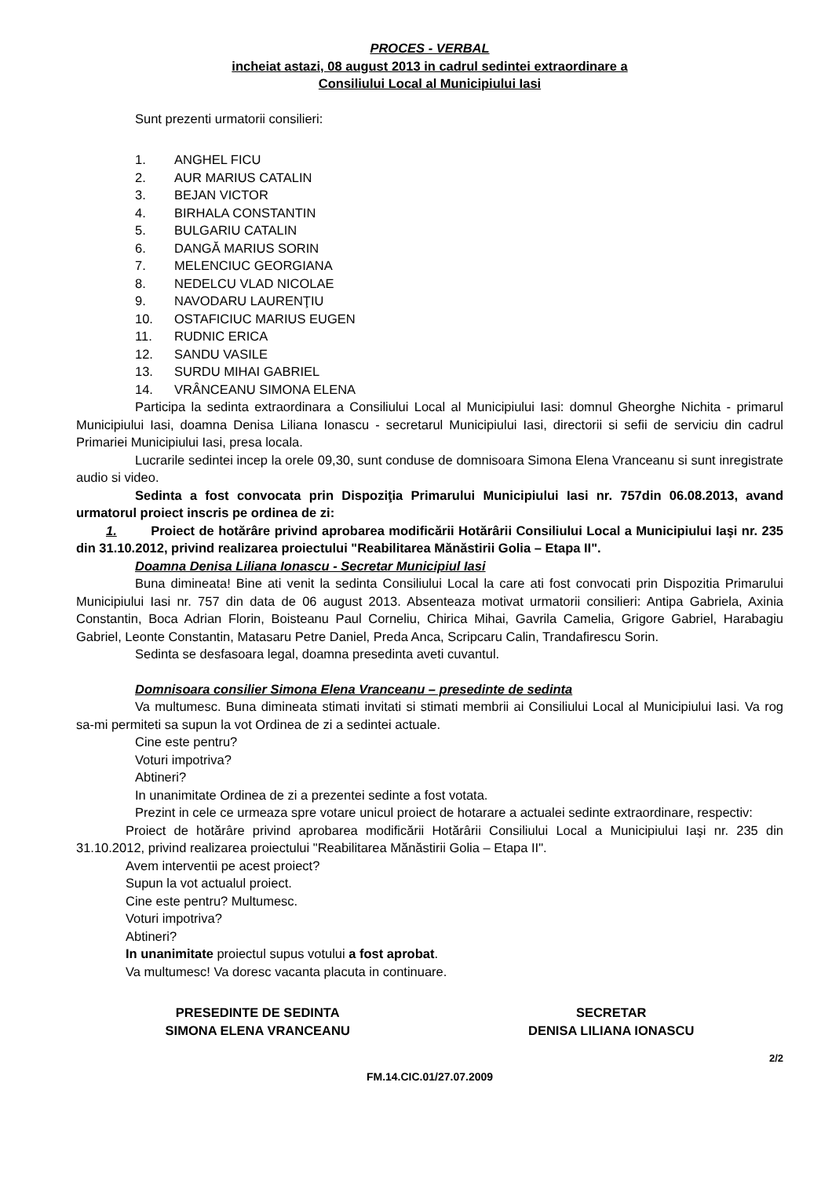PROCES - VERBAL
incheiat astazi, 08 august 2013 in cadrul sedintei extraordinare a
Consiliului Local al Municipiului Iasi
Sunt prezenti urmatorii consilieri:
1. ANGHEL FICU
2. AUR MARIUS CATALIN
3. BEJAN VICTOR
4. BIRHALA CONSTANTIN
5. BULGARIU CATALIN
6. DANGĂ MARIUS SORIN
7. MELENCIUC GEORGIANA
8. NEDELCU VLAD NICOLAE
9. NAVODARU LAURENŢIU
10. OSTAFICIUC MARIUS EUGEN
11. RUDNIC ERICA
12. SANDU VASILE
13. SURDU MIHAI GABRIEL
14. VRÂNCEANU SIMONA ELENA
Participa la sedinta extraordinara a Consiliului Local al Municipiului Iasi: domnul Gheorghe Nichita - primarul Municipiului Iasi, doamna Denisa Liliana Ionascu - secretarul Municipiului Iasi, directorii si sefii de serviciu din cadrul Primariei Municipiului Iasi, presa locala.
Lucrarile sedintei incep la orele 09,30, sunt conduse de domnisoara Simona Elena Vranceanu si sunt inregistrate audio si video.
Sedinta a fost convocata prin Dispoziţia Primarului Municipiului Iasi nr. 757din 06.08.2013, avand urmatorul proiect inscris pe ordinea de zi:
1. Proiect de hotărâre privind aprobarea modificării Hotărârii Consiliului Local a Municipiului Iaşi nr. 235 din 31.10.2012, privind realizarea proiectului "Reabilitarea Mănăstirii Golia – Etapa II".
Doamna Denisa Liliana Ionascu - Secretar Municipiul Iasi
Buna dimineata! Bine ati venit la sedinta Consiliului Local la care ati fost convocati prin Dispozitia Primarului Municipiului Iasi nr. 757 din data de 06 august 2013. Absenteaza motivat urmatorii consilieri: Antipa Gabriela, Axinia Constantin, Boca Adrian Florin, Boisteanu Paul Corneliu, Chirica Mihai, Gavrila Camelia, Grigore Gabriel, Harabagiu Gabriel, Leonte Constantin, Matasaru Petre Daniel, Preda Anca, Scripcaru Calin, Trandafirescu Sorin.
Sedinta se desfasoara legal, doamna presedinta aveti cuvantul.
Domnisoara consilier Simona Elena Vranceanu – presedinte de sedinta
Va multumesc. Buna dimineata stimati invitati si stimati membrii ai Consiliului Local al Municipiului Iasi. Va rog sa-mi permiteti sa supun la vot Ordinea de zi a sedintei actuale.
Cine este pentru?
Voturi impotriva?
Abtineri?
In unanimitate Ordinea de zi a prezentei sedinte a fost votata.
Prezint in cele ce urmeaza spre votare unicul proiect de hotarare a actualei sedinte extraordinare, respectiv:
Proiect de hotărâre privind aprobarea modificării Hotărârii Consiliului Local a Municipiului Iaşi nr. 235 din 31.10.2012, privind realizarea proiectului "Reabilitarea Mănăstirii Golia – Etapa II".
Avem interventii pe acest proiect?
Supun la vot actualul proiect.
Cine este pentru? Multumesc.
Voturi impotriva?
Abtineri?
In unanimitate proiectul supus votului a fost aprobat.
Va multumesc! Va doresc vacanta placuta in continuare.
PRESEDINTE DE SEDINTA
SIMONA ELENA VRANCEANU
SECRETAR
DENISA LILIANA IONASCU
2/2
FM.14.CIC.01/27.07.2009